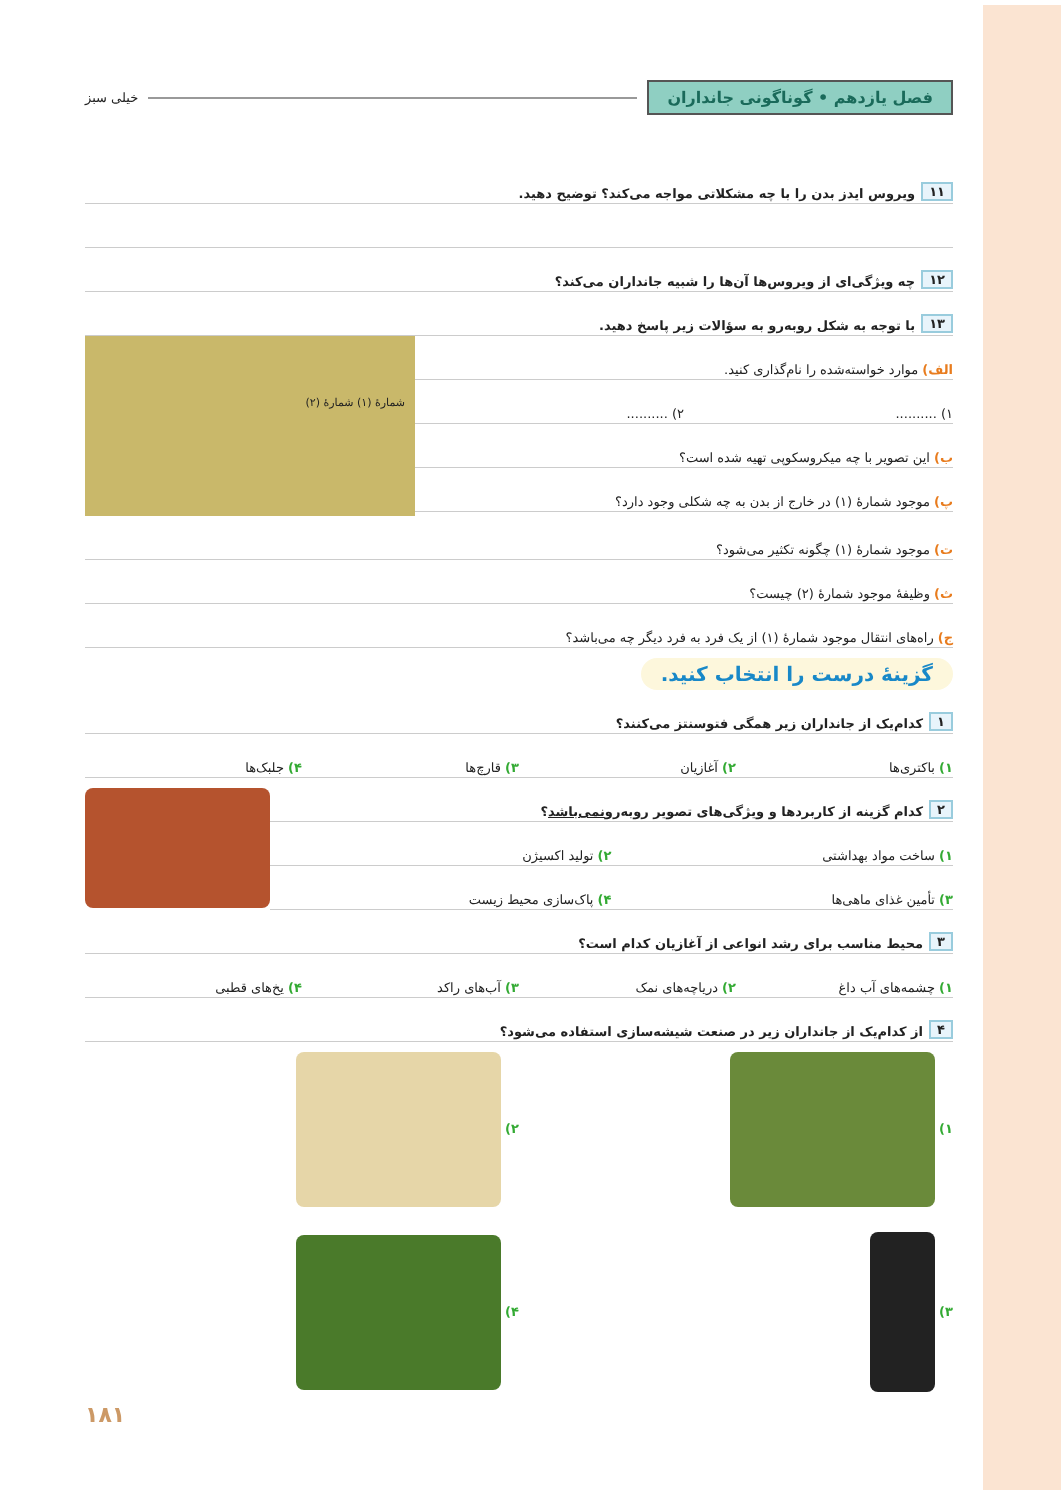فصل یازدهم • گوناگونی جانداران
خیلی سبز
۱۱ ویروس ایدز بدن را با چه مشکلاتی مواجه می‌کند؟ توضیح دهید.
۱۲ چه ویژگی‌ای از ویروس‌ها آن‌ها را شبیه جانداران می‌کند؟
۱۳ با توجه به شکل روبه‌رو به سؤالات زیر پاسخ دهید.
الف) موارد خواسته‌شده را نام‌گذاری کنید.
۱) .......... ۲) ..........
ب) این تصویر با چه میکروسکوپی تهیه شده است؟
پ) موجود شمارهٔ (۱) در خارج از بدن به چه شکلی وجود دارد؟
شمارهٔ (۱) شمارهٔ (۲)
ت) موجود شمارهٔ (۱) چگونه تکثیر می‌شود؟
ث) وظیفهٔ موجود شمارهٔ (۲) چیست؟
ج) راه‌های انتقال موجود شمارهٔ (۱) از یک فرد به فرد دیگر چه می‌باشد؟
گزینهٔ درست را انتخاب کنید.
۱ کدام‌یک از جانداران زیر همگی فتوسنتز می‌کنند؟
۱) باکتری‌ها ۲) آغازیان ۳) قارچ‌ها ۴) جلبک‌ها
۲ کدام گزینه از کاربردها و ویژگی‌های تصویر روبه‌رو نمی‌باشد ؟
۱) ساخت مواد بهداشتی ۲) تولید اکسیژن
۳) تأمین غذای ماهی‌ها ۴) پاک‌سازی محیط زیست
۳ محیط مناسب برای رشد انواعی از آغازیان کدام است؟
۱) چشمه‌های آب داغ ۲) دریاچه‌های نمک ۳) آب‌های راکد ۴) یخ‌های قطبی
۴ از کدام‌یک از جانداران زیر در صنعت شیشه‌سازی استفاده می‌شود؟
۱) ۲)
۳) ۴)
۱۸۱